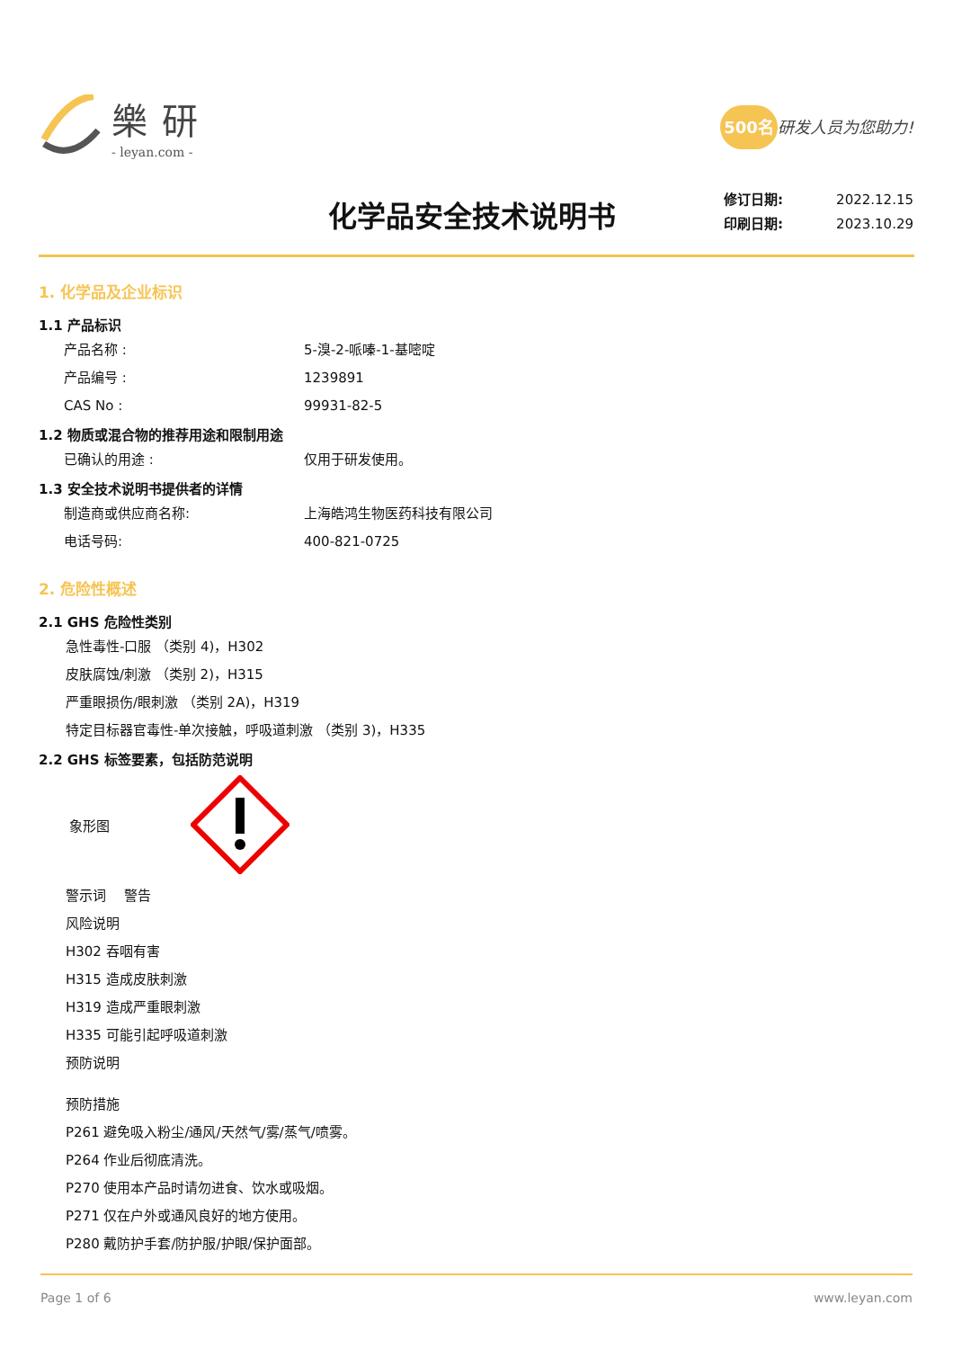樂研
- leyan.com -
500名 研发人员为您助力!
化学品安全技术说明书
修订日期: 2022.12.15
印刷日期: 2023.10.29
1. 化学品及企业标识
1.1 产品标识
产品名称 : 5-溴-2-哌嗪-1-基嘧啶
产品编号 : 1239891
CAS No : 99931-82-5
1.2 物质或混合物的推荐用途和限制用途
已确认的用途 : 仅用于研发使用。
1.3 安全技术说明书提供者的详情
制造商或供应商名称: 上海皓鸿生物医药科技有限公司
电话号码: 400-821-0725
2. 危险性概述
2.1 GHS 危险性类别
急性毒性-口服 （类别 4)，H302
皮肤腐蚀/刺激 （类别 2)，H315
严重眼损伤/眼刺激 （类别 2A)，H319
特定目标器官毒性-单次接触，呼吸道刺激 （类别 3)，H335
2.2 GHS 标签要素，包括防范说明
象形图
警示词　 警告
风险说明
H302 吞咽有害
H315 造成皮肤刺激
H319 造成严重眼刺激
H335 可能引起呼吸道刺激
预防说明
预防措施
P261 避免吸入粉尘/通风/天然气/雾/蒸气/喷雾。
P264 作业后彻底清洗。
P270 使用本产品时请勿进食、饮水或吸烟。
P271 仅在户外或通风良好的地方使用。
P280 戴防护手套/防护服/护眼/保护面部。
Page 1 of 6 www.leyan.com